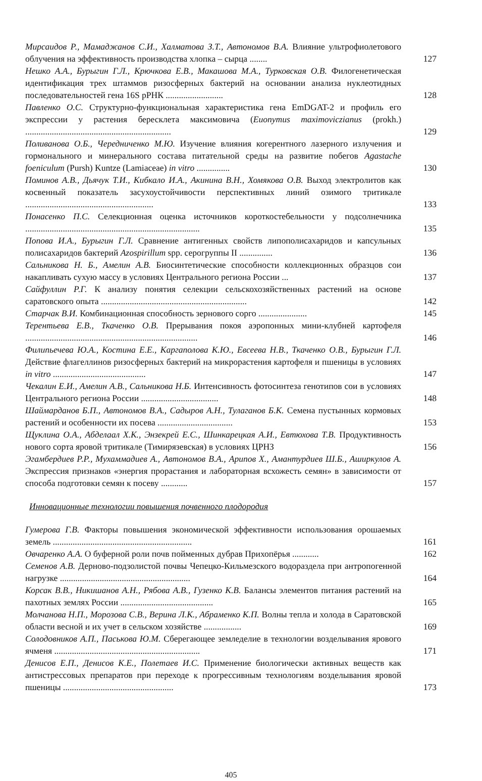Мирсаидов Р., Мамаджанов С.И., Халматова З.Т., Автономов В.А. Влияние ультрофиолетового облучения на эффективность производства хлопка – сырца ........
127
Нешко А.А., Бурыгин Г.Л., Крючкова Е.В., Макашова М.А., Турковская О.В. Филогенетическая идентификация трех штаммов ризосферных бактерий на основании анализа нуклеотидных последовательностей гена 16S рРНК ..........................
128
Павленко О.С. Структурно-функциональная характеристика гена EmDGAT-2 и профиль его экспрессии у растения бересклета максимовича (Euonymus maximoviczianus (prokh.) ..................................................................
129
Поливанова О.Б., Чередниченко М.Ю. Изучение влияния когерентного лазерного излучения и гормонального и минерального состава питательной среды на развитие побегов Agastache foeniculum (Pursh) Kuntze (Lamiaceae) in vitro ...............
130
Поминов А.В., Дьячук Т.И., Кибкало И.А., Акинина В.Н., Хомякова О.В. Выход электролитов как косвенный показатель засухоустойчивости перспективных линий озимого тритикале ..........................................................
133
Понасенко П.С. Селекционная оценка источников короткостебельности у подсолнечника ...............................................................................
135
Попова И.А., Бурыгин Г.Л. Сравнение антигенных свойств липополисахаридов и капсульных полисахаридов бактерий Azospirillum spp. серогруппы II ...............
136
Сальникова Н. Б., Амелин А.В. Биосинтетические способности коллекционных образцов сои накапливать сухую массу в условиях Центрального региона России ...
137
Сайфуллин Р.Г. К анализу понятия селекции сельскохозяйственных растений на основе саратовского опыта ..................................................................
142
Старчак В.И. Комбинационная способность зернового сорго ......................
145
Терентьева Е.В., Ткаченко О.В. Прерывания покоя аэропонных мини-клубней картофеля ..............................................................................
146
Филипьечева Ю.А., Костина Е.Е., Каргаполова К.Ю., Евсеева Н.В., Ткаченко О.В., Бурыгин Г.Л. Действие флагеллинов ризосферных бактерий на микрорастения картофеля и пшеницы в условиях in vitro ..........................................
147
Чекалин Е.И., Амелин А.В., Сальникова Н.Б. Интенсивность фотосинтеза генотипов сои в условиях Центрального региона России ...................................
148
Шаймарданов Б.П., Автономов В.А., Садыров А.Н., Тулаганов Б.К. Семена пустынных кормовых растений и особенности их посева ..................................
153
Щуклина О.А., Абделаал Х.К., Энзекрей Е.С., Шинкарецкая А.И., Евтюхова Т.В. Продуктивность нового сорта яровой тритикале (Тимирязевская) в условиях ЦРНЗ
156
Эгамбердиев Р.Р., Мухаммадиев А., Автономов В.А., Арипов Х., Амантурдиев Ш.Б., Аширкулов А. Экспрессия признаков «энергия прорастания и лабораторная всхожесть семян» в зависимости от способа подготовки семян к посеву ............
157
Инновационные технологии повышения почвенного плодородия
Гумерова Г.В. Факторы повышения экономической эффективности использования орошаемых земель ...............................................................
161
Овчаренко А.А. О буферной роли почв пойменных дубрав Прихопёрья ............
162
Семенов А.В. Дерново-подзолистой почвы Чепецко-Кильмезского водораздела при антропогенной нагрузке ...........................................................
164
Корсак В.В., Никишанов А.Н., Рябова А.В., Гузенко К.В. Балансы элементов питания растений на пахотных землях России ..........................................
165
Молчанова Н.П., Морозова С.В., Верина Л.К., Абраменко К.П. Волны тепла и холода в Саратовской области весной и их учет в сельском хозяйстве .................
169
Солодовников А.П., Паськова Ю.М. Сберегающее земледелие в технологии возделывания ярового ячменя ..................................................................
171
Денисов Е.П., Денисов К.Е., Полетаев И.С. Применение биологически активных веществ как антистрессовых препаратов при переходе к прогрессивным технологиям возделывания яровой пшеницы ..................................................
173
405